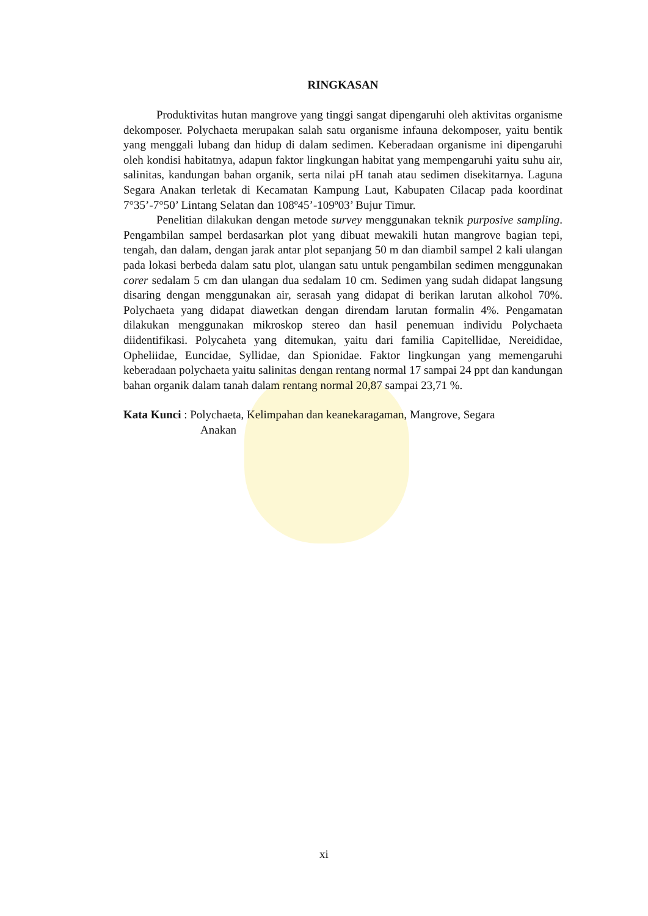RINGKASAN
Produktivitas hutan mangrove yang tinggi sangat dipengaruhi oleh aktivitas organisme dekomposer. Polychaeta merupakan salah satu organisme infauna dekomposer, yaitu bentik yang menggali lubang dan hidup di dalam sedimen. Keberadaan organisme ini dipengaruhi oleh kondisi habitatnya, adapun faktor lingkungan habitat yang mempengaruhi yaitu suhu air, salinitas, kandungan bahan organik, serta nilai pH tanah atau sedimen disekitarnya. Laguna Segara Anakan terletak di Kecamatan Kampung Laut, Kabupaten Cilacap pada koordinat 7°35’-7°50’ Lintang Selatan dan 108º45’-109º03’ Bujur Timur.
Penelitian dilakukan dengan metode survey menggunakan teknik purposive sampling. Pengambilan sampel berdasarkan plot yang dibuat mewakili hutan mangrove bagian tepi, tengah, dan dalam, dengan jarak antar plot sepanjang 50 m dan diambil sampel 2 kali ulangan pada lokasi berbeda dalam satu plot, ulangan satu untuk pengambilan sedimen menggunakan corer sedalam 5 cm dan ulangan dua sedalam 10 cm. Sedimen yang sudah didapat langsung disaring dengan menggunakan air, serasah yang didapat di berikan larutan alkohol 70%. Polychaeta yang didapat diawetkan dengan direndam larutan formalin 4%. Pengamatan dilakukan menggunakan mikroskop stereo dan hasil penemuan individu Polychaeta diidentifikasi. Polycaheta yang ditemukan, yaitu dari familia Capitellidae, Nereididae, Opheliidae, Euncidae, Syllidae, dan Spionidae. Faktor lingkungan yang memengaruhi keberadaan polychaeta yaitu salinitas dengan rentang normal 17 sampai 24 ppt dan kandungan bahan organik dalam tanah dalam rentang normal 20,87 sampai 23,71 %.
Kata Kunci : Polychaeta, Kelimpahan dan keanekaragaman, Mangrove, Segara
Anakan
xi